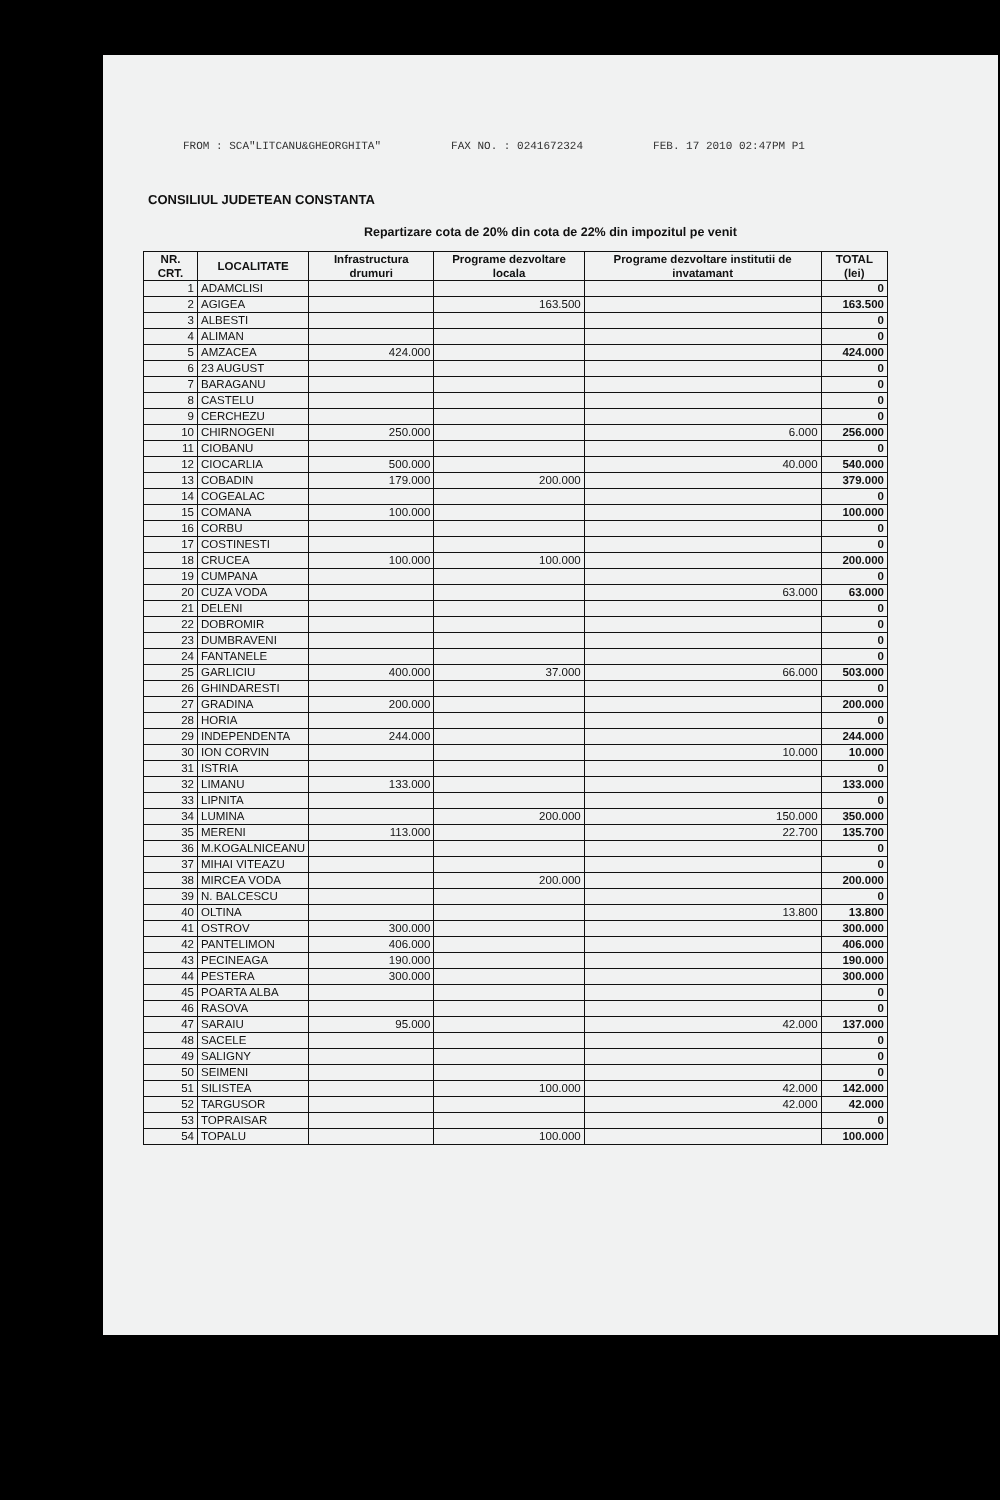FROM : SCA"LITCANU&GHEORGHITA" FAX NO. : 0241672324 FEB. 17 2010 02:47PM P1
CONSILIUL JUDETEAN CONSTANTA
Repartizare cota de 20% din cota de 22% din impozitul pe venit
| NR. CRT. | LOCALITATE | Infrastructura drumuri | Programe dezvoltare locala | Programe dezvoltare institutii de invatamant | TOTAL (lei) |
| --- | --- | --- | --- | --- | --- |
| 1 | ADAMCLISI | | | | 0 |
| 2 | AGIGEA | | 163.500 | | 163.500 |
| 3 | ALBESTI | | | | 0 |
| 4 | ALIMAN | | | | 0 |
| 5 | AMZACEA | 424.000 | | | 424.000 |
| 6 | 23 AUGUST | | | | 0 |
| 7 | BARAGANU | | | | 0 |
| 8 | CASTELU | | | | 0 |
| 9 | CERCHEZU | | | | 0 |
| 10 | CHIRNOGENI | 250.000 | | 6.000 | 256.000 |
| 11 | CIOBANU | | | | 0 |
| 12 | CIOCARLIA | 500.000 | | 40.000 | 540.000 |
| 13 | COBADIN | 179.000 | 200.000 | | 379.000 |
| 14 | COGEALAC | | | | 0 |
| 15 | COMANA | 100.000 | | | 100.000 |
| 16 | CORBU | | | | 0 |
| 17 | COSTINESTI | | | | 0 |
| 18 | CRUCEA | 100.000 | 100.000 | | 200.000 |
| 19 | CUMPANA | | | | 0 |
| 20 | CUZA VODA | | | 63.000 | 63.000 |
| 21 | DELENI | | | | 0 |
| 22 | DOBROMIR | | | | 0 |
| 23 | DUMBRAVENI | | | | 0 |
| 24 | FANTANELE | | | | 0 |
| 25 | GARLICIU | 400.000 | 37.000 | 66.000 | 503.000 |
| 26 | GHINDARESTI | | | | 0 |
| 27 | GRADINA | 200.000 | | | 200.000 |
| 28 | HORIA | | | | 0 |
| 29 | INDEPENDENTA | 244.000 | | | 244.000 |
| 30 | ION CORVIN | | | 10.000 | 10.000 |
| 31 | ISTRIA | | | | 0 |
| 32 | LIMANU | 133.000 | | | 133.000 |
| 33 | LIPNITA | | | | 0 |
| 34 | LUMINA | | 200.000 | 150.000 | 350.000 |
| 35 | MERENI | 113.000 | | 22.700 | 135.700 |
| 36 | M.KOGALNICEANU | | | | 0 |
| 37 | MIHAI VITEAZU | | | | 0 |
| 38 | MIRCEA VODA | | 200.000 | | 200.000 |
| 39 | N. BALCESCU | | | | 0 |
| 40 | OLTINA | | | 13.800 | 13.800 |
| 41 | OSTROV | 300.000 | | | 300.000 |
| 42 | PANTELIMON | 406.000 | | | 406.000 |
| 43 | PECINEAGA | 190.000 | | | 190.000 |
| 44 | PESTERA | 300.000 | | | 300.000 |
| 45 | POARTA ALBA | | | | 0 |
| 46 | RASOVA | | | | 0 |
| 47 | SARAIU | 95.000 | | 42.000 | 137.000 |
| 48 | SACELE | | | | 0 |
| 49 | SALIGNY | | | | 0 |
| 50 | SEIMENI | | | | 0 |
| 51 | SILISTEA | | 100.000 | 42.000 | 142.000 |
| 52 | TARGUSOR | | | 42.000 | 42.000 |
| 53 | TOPRAISAR | | | | 0 |
| 54 | TOPALU | | 100.000 | | 100.000 |